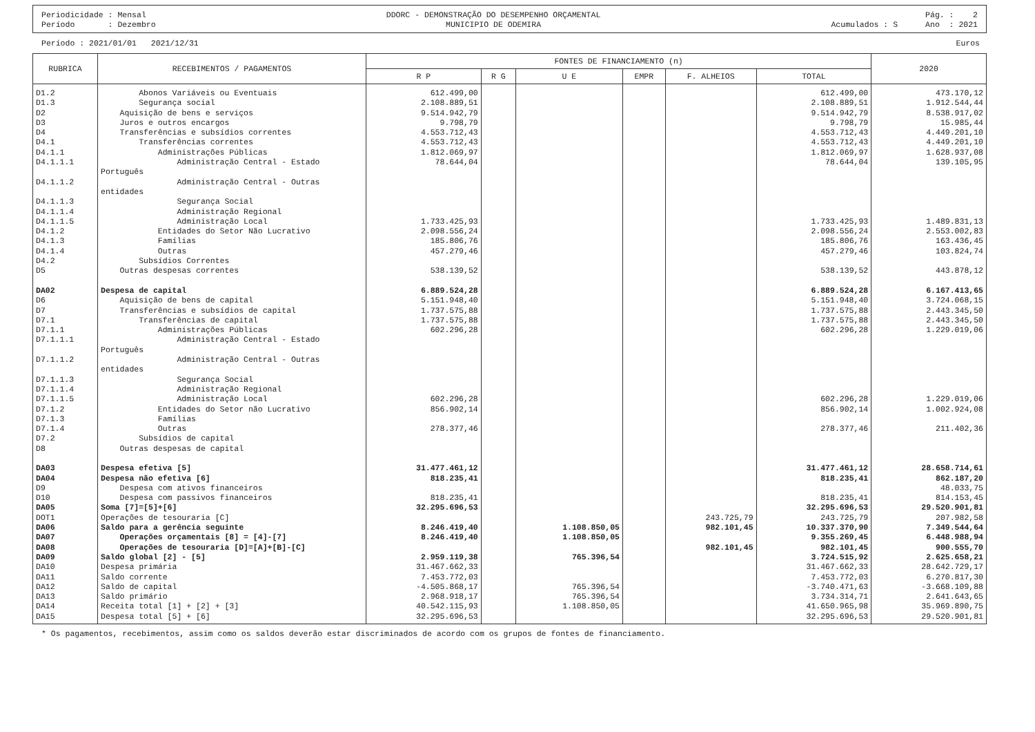Periodicidade : Mensal
Período : Dezembro
DDORC - DEMONSTRAÇÃO DO DESEMPENHO ORÇAMENTAL
MUNICIPIO DE ODEMIRA
Acumulados : S Pág. : 2
Ano : 2021
Período : 2021/01/01 2021/12/31 Euros
| RUBRICA | RECEBIMENTOS / PAGAMENTOS | FONTES DE FINANCIAMENTO (n) | | | | | | 2020 |
| --- | --- | --- | --- | --- | --- | --- | --- | --- |
| | | R P | R G | U E | EMPR | F. ALHEIOS | TOTAL | |
| D1.2 | Abonos Variáveis ou Eventuais | 612.499,00 | | | | | 612.499,00 | 473.170,12 |
| D1.3 | Segurança social | 2.108.889,51 | | | | | 2.108.889,51 | 1.912.544,44 |
| D2 | Aquisição de bens e serviços | 9.514.942,79 | | | | | 9.514.942,79 | 8.538.917,02 |
| D3 | Juros e outros encargos | 9.798,79 | | | | | 9.798,79 | 15.985,44 |
| D4 | Transferências e subsídios correntes | 4.553.712,43 | | | | | 4.553.712,43 | 4.449.201,10 |
| D4.1 | Transferências correntes | 4.553.712,43 | | | | | 4.553.712,43 | 4.449.201,10 |
| D4.1.1 | Administrações Públicas | 1.812.069,97 | | | | | 1.812.069,97 | 1.628.937,08 |
| D4.1.1.1 | Administração Central - Estado Português | 78.644,04 | | | | | 78.644,04 | 139.105,95 |
| D4.1.1.2 | Administração Central - Outras entidades | | | | | | | |
| D4.1.1.3 | Segurança Social | | | | | | | |
| D4.1.1.4 | Administração Regional | | | | | | | |
| D4.1.1.5 | Administração Local | 1.733.425,93 | | | | | 1.733.425,93 | 1.489.831,13 |
| D4.1.2 | Entidades do Setor Não Lucrativo | 2.098.556,24 | | | | | 2.098.556,24 | 2.553.002,83 |
| D4.1.3 | Famílias | 185.806,76 | | | | | 185.806,76 | 163.436,45 |
| D4.1.4 | Outras | 457.279,46 | | | | | 457.279,46 | 103.824,74 |
| D4.2 | Subsídios Correntes | | | | | | | |
| D5 | Outras despesas correntes | 538.139,52 | | | | | 538.139,52 | 443.878,12 |
| DA02 | Despesa de capital | 6.889.524,28 | | | | | 6.889.524,28 | 6.167.413,65 |
| D6 | Aquisição de bens de capital | 5.151.948,40 | | | | | 5.151.948,40 | 3.724.068,15 |
| D7 | Transferências e subsídios de capital | 1.737.575,88 | | | | | 1.737.575,88 | 2.443.345,50 |
| D7.1 | Transferências de capital | 1.737.575,88 | | | | | 1.737.575,88 | 2.443.345,50 |
| D7.1.1 | Administrações Públicas | 602.296,28 | | | | | 602.296,28 | 1.229.019,06 |
| D7.1.1.1 | Administração Central - Estado Português | | | | | | | |
| D7.1.1.2 | Administração Central - Outras entidades | | | | | | | |
| D7.1.1.3 | Segurança Social | | | | | | | |
| D7.1.1.4 | Administração Regional | | | | | | | |
| D7.1.1.5 | Administração Local | 602.296,28 | | | | | 602.296,28 | 1.229.019,06 |
| D7.1.2 | Entidades do Setor não Lucrativo | 856.902,14 | | | | | 856.902,14 | 1.002.924,08 |
| D7.1.3 | Famílias | | | | | | | |
| D7.1.4 | Outras | 278.377,46 | | | | | 278.377,46 | 211.402,36 |
| D7.2 | Subsídios de capital | | | | | | | |
| D8 | Outras despesas de capital | | | | | | | |
| DA03 | Despesa efetiva [5] | 31.477.461,12 | | | | | 31.477.461,12 | 28.658.714,61 |
| DA04 | Despesa não efetiva [6] | 818.235,41 | | | | | 818.235,41 | 862.187,20 |
| D9 | Despesa com ativos financeiros | | | | | | | 48.033,75 |
| D10 | Despesa com passivos financeiros | 818.235,41 | | | | | 818.235,41 | 814.153,45 |
| DA05 | Soma [7]=[5]+[6] | 32.295.696,53 | | | | | 32.295.696,53 | 29.520.901,81 |
| DOT1 | Operações de tesouraria [C] | | | | | 243.725,79 | 243.725,79 | 207.982,58 |
| DA06 | Saldo para a gerência seguinte | 8.246.419,40 | | 1.108.850,05 | | 982.101,45 | 10.337.370,90 | 7.349.544,64 |
| DA07 | Operações orçamentais [8] = [4]-[7] | 8.246.419,40 | | 1.108.850,05 | | | 9.355.269,45 | 6.448.988,94 |
| DA08 | Operações de tesouraria [D]=[A]+[B]-[C] | | | | | 982.101,45 | 982.101,45 | 900.555,70 |
| DA09 | Saldo global [2] - [5] | 2.959.119,38 | | 765.396,54 | | | 3.724.515,92 | 2.625.658,21 |
| DA10 | Despesa primária | 31.467.662,33 | | | | | 31.467.662,33 | 28.642.729,17 |
| DA11 | Saldo corrente | 7.453.772,03 | | | | | 7.453.772,03 | 6.270.817,30 |
| DA12 | Saldo de capital | -4.505.868,17 | | 765.396,54 | | | -3.740.471,63 | -3.668.109,88 |
| DA13 | Saldo primário | 2.968.918,17 | | 765.396,54 | | | 3.734.314,71 | 2.641.643,65 |
| DA14 | Receita total [1] + [2] + [3] | 40.542.115,93 | | 1.108.850,05 | | | 41.650.965,98 | 35.969.890,75 |
| DA15 | Despesa total [5] + [6] | 32.295.696,53 | | | | | 32.295.696,53 | 29.520.901,81 |
* Os pagamentos, recebimentos, assim como os saldos deverão estar discriminados de acordo com os grupos de fontes de financiamento.